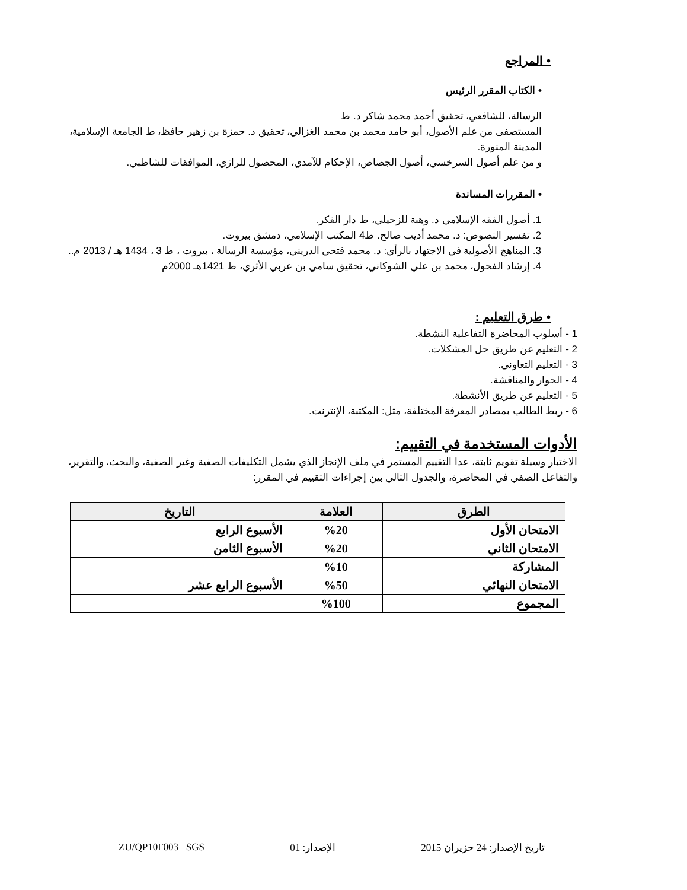• المراجع
• الكتاب المقرر الرئيس
الرسالة، للشافعي، تحقيق أحمد محمد شاكر د. ط
المستصفى من علم الأصول، أبو حامد محمد بن محمد الغزالي، تحقيق د. حمزة بن زهير حافظ، ط الجامعة الإسلامية، المدينة المنورة.
و من علم أصول السرخسي، أصول الجصاص، الإحكام للآمدي، المحصول للرازي، الموافقات للشاطبي.
• المقررات المساندة
1. أصول الفقه الإسلامي د. وهبة للزحيلي، ط دار الفكر.
2. تفسير النصوص: د. محمد أديب صالح. ط4 المكتب الإسلامي، دمشق بيروت.
3. المناهج الأصولية في الاجتهاد بالرأي: د. محمد فتحي الدريني، مؤسسة الرسالة ، بيروت ، ط 3 ، 1434 هـ / 2013 م..
4. إرشاد الفحول، محمد بن علي الشوكاني، تحقيق سامي بن عربي الأثري، ط 1421هـ 2000م
• طرق التعليم :
1 - أسلوب المحاضرة التفاعلية النشطة.
2 - التعليم عن طريق حل المشكلات.
3 - التعليم التعاوني.
4 - الحوار والمناقشة.
5 - التعليم عن طريق الأنشطة.
6 - ربط الطالب بمصادر المعرفة المختلفة، مثل: المكتبة، الإنترنت.
الأدوات المستخدمة في التقييم:
الاختبار وسيلة تقويم ثابتة، عدا التقييم المستمر في ملف الإنجاز الذي يشمل التكليفات الصفية وغير الصفية، والبحث، والتقرير، والتفاعل الصفي في المحاضرة، والجدول التالي بين إجراءات التقييم في المقرر:
| الطرق | العلامة | التاريخ |
| --- | --- | --- |
| الامتحان الأول | %20 | الأسبوع الرابع |
| الامتحان الثاني | %20 | الأسبوع الثامن |
| المشاركة | %10 | |
| الامتحان النهائي | %50 | الأسبوع الرابع عشر |
| المجموع | %100 | |
تاريخ الإصدار: 24 حزيران 2015 الإصدار: 01 ZU/QP10F003 SGS